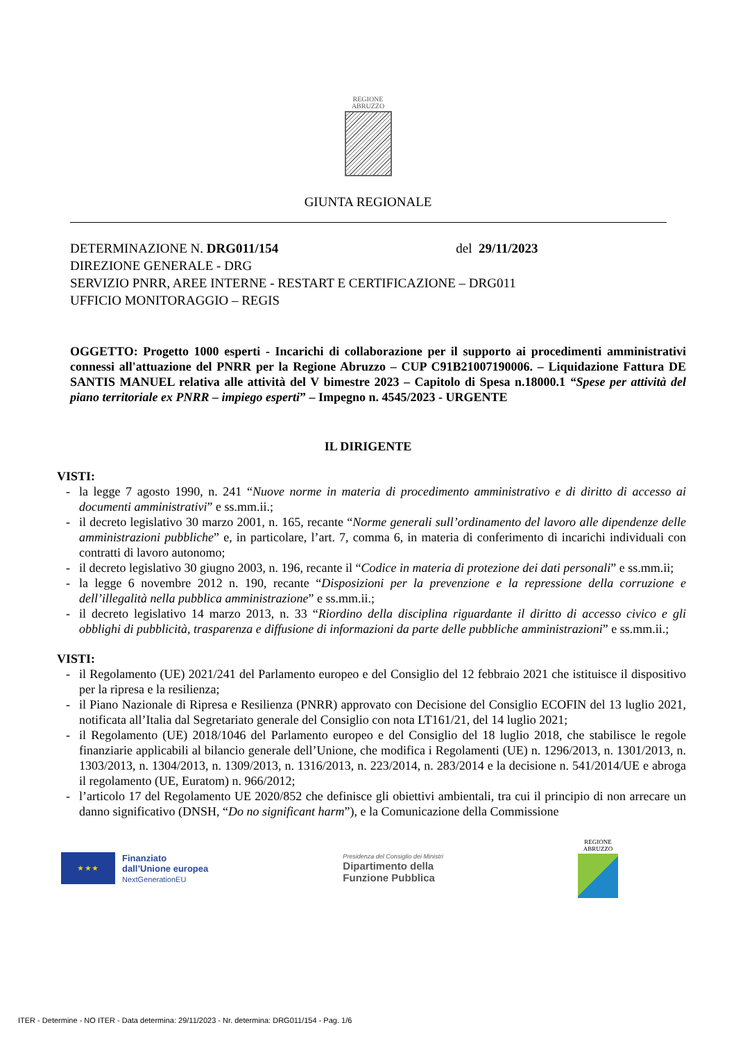REGIONE
ABRUZZO
GIUNTA REGIONALE
DETERMINAZIONE N. DRG011/154 del 29/11/2023
DIREZIONE GENERALE - DRG
SERVIZIO PNRR, AREE INTERNE - RESTART E CERTIFICAZIONE – DRG011
UFFICIO MONITORAGGIO – REGIS
OGGETTO: Progetto 1000 esperti - Incarichi di collaborazione per il supporto ai procedimenti amministrativi connessi all'attuazione del PNRR per la Regione Abruzzo – CUP C91B21007190006. – Liquidazione Fattura DE SANTIS MANUEL relativa alle attività del V bimestre 2023 – Capitolo di Spesa n.18000.1 “Spese per attività del piano territoriale ex PNRR – impiego esperti” – Impegno n. 4545/2023 - URGENTE
IL DIRIGENTE
VISTI:
- la legge 7 agosto 1990, n. 241 “Nuove norme in materia di procedimento amministrativo e di diritto di accesso ai documenti amministrativi” e ss.mm.ii.;
- il decreto legislativo 30 marzo 2001, n. 165, recante “Norme generali sull’ordinamento del lavoro alle dipendenze delle amministrazioni pubbliche” e, in particolare, l’art. 7, comma 6, in materia di conferimento di incarichi individuali con contratti di lavoro autonomo;
- il decreto legislativo 30 giugno 2003, n. 196, recante il “Codice in materia di protezione dei dati personali” e ss.mm.ii;
- la legge 6 novembre 2012 n. 190, recante “Disposizioni per la prevenzione e la repressione della corruzione e dell’illegalità nella pubblica amministrazione” e ss.mm.ii.;
- il decreto legislativo 14 marzo 2013, n. 33 “Riordino della disciplina riguardante il diritto di accesso civico e gli obblighi di pubblicità, trasparenza e diffusione di informazioni da parte delle pubbliche amministrazioni” e ss.mm.ii.;
VISTI:
- il Regolamento (UE) 2021/241 del Parlamento europeo e del Consiglio del 12 febbraio 2021 che istituisce il dispositivo per la ripresa e la resilienza;
- il Piano Nazionale di Ripresa e Resilienza (PNRR) approvato con Decisione del Consiglio ECOFIN del 13 luglio 2021, notificata all’Italia dal Segretariato generale del Consiglio con nota LT161/21, del 14 luglio 2021;
- il Regolamento (UE) 2018/1046 del Parlamento europeo e del Consiglio del 18 luglio 2018, che stabilisce le regole finanziarie applicabili al bilancio generale dell’Unione, che modifica i Regolamenti (UE) n. 1296/2013, n. 1301/2013, n. 1303/2013, n. 1304/2013, n. 1309/2013, n. 1316/2013, n. 223/2014, n. 283/2014 e la decisione n. 541/2014/UE e abroga il regolamento (UE, Euratom) n. 966/2012;
- l’articolo 17 del Regolamento UE 2020/852 che definisce gli obiettivi ambientali, tra cui il principio di non arrecare un danno significativo (DNSH, “Do no significant harm”), e la Comunicazione della Commissione
★ ★ ★
Finanziato
dall’Unione europea
NextGenerationEU
Presidenza del Consiglio dei Ministri
Dipartimento della
Funzione Pubblica
REGIONE
ABRUZZO
ITER - Determine - NO ITER - Data determina: 29/11/2023 - Nr. determina: DRG011/154 - Pag. 1/6